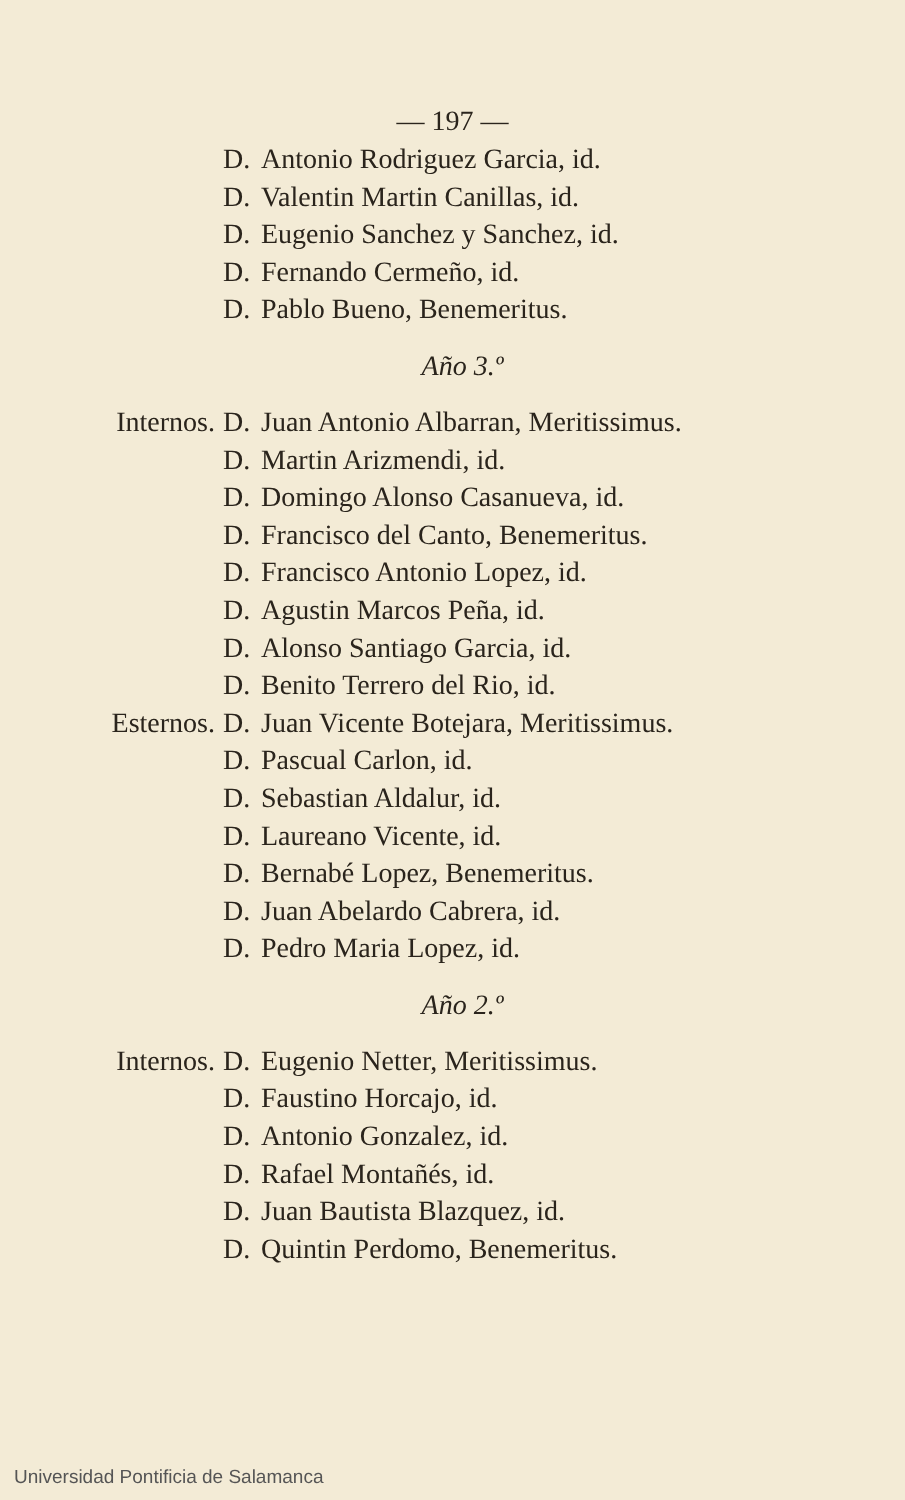— 197 —
D. Antonio Rodriguez Garcia, id.
D. Valentin Martin Canillas, id.
D. Eugenio Sanchez y Sanchez, id.
D. Fernando Cermeño, id.
D. Pablo Bueno, Benemeritus.
Año 3.º
Internos. D. Juan Antonio Albarran, Meritissimus.
D. Martin Arizmendi, id.
D. Domingo Alonso Casanueva, id.
D. Francisco del Canto, Benemeritus.
D. Francisco Antonio Lopez, id.
D. Agustin Marcos Peña, id.
D. Alonso Santiago Garcia, id.
D. Benito Terrero del Rio, id.
Esternos. D. Juan Vicente Botejara, Meritissimus.
D. Pascual Carlon, id.
D. Sebastian Aldalur, id.
D. Laureano Vicente, id.
D. Bernabé Lopez, Benemeritus.
D. Juan Abelardo Cabrera, id.
D. Pedro Maria Lopez, id.
Año 2.º
Internos. D. Eugenio Netter, Meritissimus.
D. Faustino Horcajo, id.
D. Antonio Gonzalez, id.
D. Rafael Montañés, id.
D. Juan Bautista Blazquez, id.
D. Quintin Perdomo, Benemeritus.
Universidad Pontificia de Salamanca